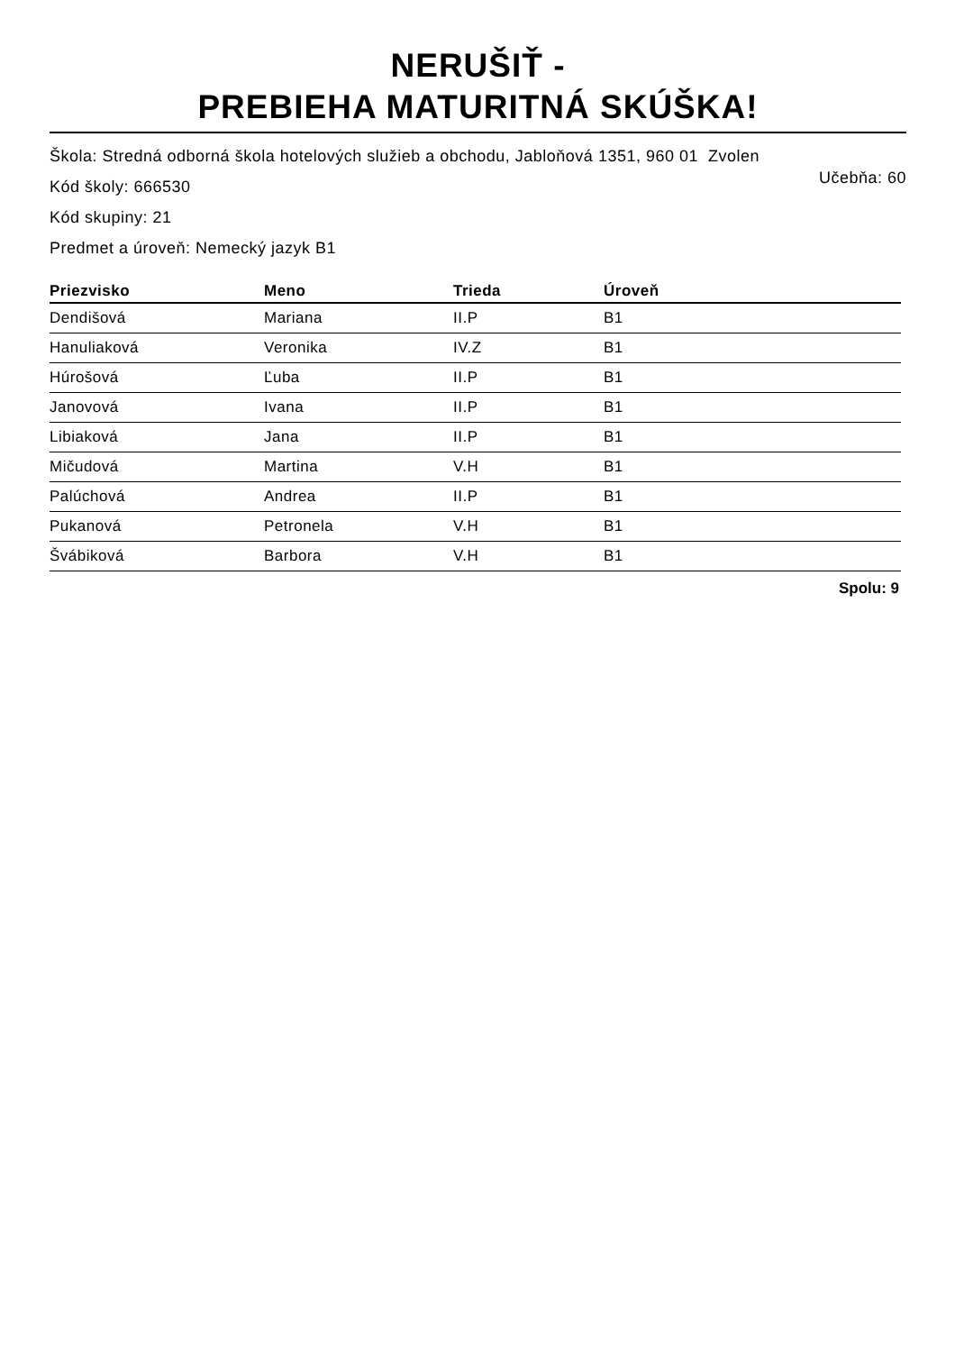NERUŠIŤ -
PREBIEHA MATURITNÁ SKÚŠKA!
Škola: Stredná odborná škola hotelových služieb a obchodu, Jabloňová 1351, 960 01 Zvolen
Kód školy: 666530 Učebňa: 60
Kód skupiny: 21
Predmet a úroveň: Nemecký jazyk B1
| Priezvisko | Meno | Trieda | Úroveň |
| --- | --- | --- | --- |
| Dendišová | Mariana | II.P | B1 |
| Hanuliaková | Veronika | IV.Z | B1 |
| Húrošová | Ľuba | II.P | B1 |
| Janovová | Ivana | II.P | B1 |
| Libiaková | Jana | II.P | B1 |
| Mičudová | Martina | V.H | B1 |
| Palúchová | Andrea | II.P | B1 |
| Pukanová | Petronela | V.H | B1 |
| Švábiková | Barbora | V.H | B1 |
Spolu: 9